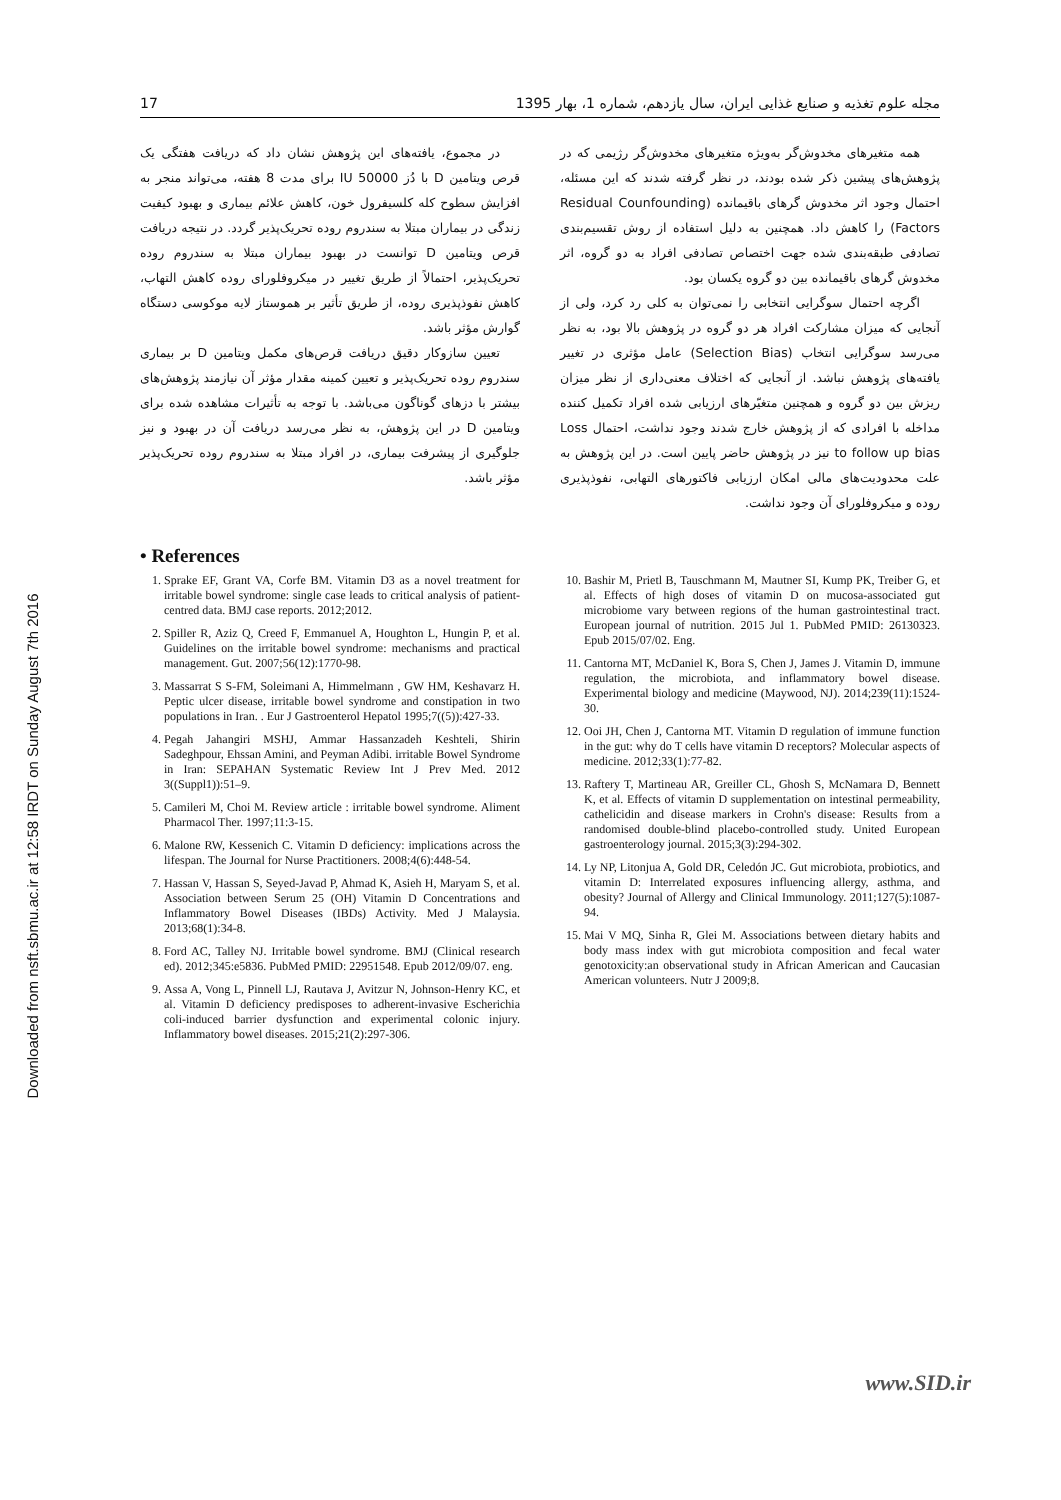Downloaded from nsft.sbmu.ac.ir at 12:58 IRDT on Sunday August 7th 2016
17 مجله علوم تغذیه و صنایع غذایی ایران، سال یازدهم، شماره 1، بهار 1395
همه متغیرهای مخدوش‌گر به‌ویژه متغیرهای مخدوش‌گر رژیمی که در پژوهش‌های پیشین ذکر شده بودند، در نظر گرفته شدند که این مسئله، احتمال وجود اثر مخدوش گرهای باقیمانده (Residual Counfounding Factors) را کاهش داد. همچنین به دلیل استفاده از روش تقسیم‌بندی تصادفی طبقه‌بندی شده جهت اختصاص تصادفی افراد به دو گروه، اثر مخدوش گرهای باقیمانده بین دو گروه یکسان بود.
اگرچه احتمال سوگرایی انتخابی را نمی‌توان به کلی رد کرد، ولی از آنجایی که میزان مشارکت افراد هر دو گروه در پژوهش بالا بود، به نظر می‌رسد سوگرایی انتخاب (Selection Bias) عامل مؤثری در تغییر یافته‌های پژوهش نباشد. از آنجایی که اختلاف معنی‌داری از نظر میزان ریزش بین دو گروه و همچنین متغیّرهای ارزیابی شده افراد تکمیل کننده مداخله با افرادی که از پژوهش خارج شدند وجود نداشت، احتمال Loss to follow up bias نیز در پژوهش حاضر پایین است. در این پژوهش به علت محدودیت‌های مالی امکان ارزیابی فاکتورهای التهابی، نفوذپذیری روده و میکروفلورای آن وجود نداشت.
در مجموع، یافته‌های این پژوهش نشان داد که دریافت هفتگی یک قرص ویتامین D با دُز 50000 IU برای مدت 8 هفته، می‌تواند منجر به افزایش سطوح کله کلسیفرول خون، کاهش علائم بیماری و بهبود کیفیت زندگی در بیماران مبتلا به سندروم روده تحریک‌پذیر گردد. در نتیجه دریافت قرص ویتامین D توانست در بهبود بیماران مبتلا به سندروم روده تحریک‌پذیر، احتمالاً از طریق تغییر در میکروفلورای روده کاهش التهاب، کاهش نفوذپذیری روده، از طریق تأثیر بر هموستاز لایه موکوسی دستگاه گوارش مؤثر باشد.
تعیین سازوکار دقیق دریافت قرص‌های مکمل ویتامین D بر بیماری سندروم روده تحریک‌پذیر و تعیین کمینه مقدار مؤثر آن نیازمند پژوهش‌های بیشتر با دزهای گوناگون می‌باشد. با توجه به تأثیرات مشاهده شده برای ویتامین D در این پژوهش، به نظر می‌رسد دریافت آن در بهبود و نیز جلوگیری از پیشرفت بیماری، در افراد مبتلا به سندروم روده تحریک‌پذیر مؤثر باشد.
• References
1. Sprake EF, Grant VA, Corfe BM. Vitamin D3 as a novel treatment for irritable bowel syndrome: single case leads to critical analysis of patient-centred data. BMJ case reports. 2012;2012.
2. Spiller R, Aziz Q, Creed F, Emmanuel A, Houghton L, Hungin P, et al. Guidelines on the irritable bowel syndrome: mechanisms and practical management. Gut. 2007;56(12):1770-98.
3. Massarrat S S-FM, Soleimani A, Himmelmann , GW HM, Keshavarz H. Peptic ulcer disease, irritable bowel syndrome and constipation in two populations in Iran. . Eur J Gastroenterol Hepatol 1995;7((5)):427-33.
4. Pegah Jahangiri MSHJ, Ammar Hassanzadeh Keshteli, Shirin Sadeghpour, Ehssan Amini, and Peyman Adibi. irritable Bowel Syndrome in Iran: SEPAHAN Systematic Review Int J Prev Med. 2012 3((Suppl1)):51–9.
5. Camileri M, Choi M. Review article : irritable bowel syndrome. Aliment Pharmacol Ther. 1997;11:3-15.
6. Malone RW, Kessenich C. Vitamin D deficiency: implications across the lifespan. The Journal for Nurse Practitioners. 2008;4(6):448-54.
7. Hassan V, Hassan S, Seyed-Javad P, Ahmad K, Asieh H, Maryam S, et al. Association between Serum 25 (OH) Vitamin D Concentrations and Inflammatory Bowel Diseases (IBDs) Activity. Med J Malaysia. 2013;68(1):34-8.
8. Ford AC, Talley NJ. Irritable bowel syndrome. BMJ (Clinical research ed). 2012;345:e5836. PubMed PMID: 22951548. Epub 2012/09/07. eng.
9. Assa A, Vong L, Pinnell LJ, Rautava J, Avitzur N, Johnson-Henry KC, et al. Vitamin D deficiency predisposes to adherent-invasive Escherichia coli-induced barrier dysfunction and experimental colonic injury. Inflammatory bowel diseases. 2015;21(2):297-306.
10. Bashir M, Prietl B, Tauschmann M, Mautner SI, Kump PK, Treiber G, et al. Effects of high doses of vitamin D on mucosa-associated gut microbiome vary between regions of the human gastrointestinal tract. European journal of nutrition. 2015 Jul 1. PubMed PMID: 26130323. Epub 2015/07/02. Eng.
11. Cantorna MT, McDaniel K, Bora S, Chen J, James J. Vitamin D, immune regulation, the microbiota, and inflammatory bowel disease. Experimental biology and medicine (Maywood, NJ). 2014;239(11):1524-30.
12. Ooi JH, Chen J, Cantorna MT. Vitamin D regulation of immune function in the gut: why do T cells have vitamin D receptors? Molecular aspects of medicine. 2012;33(1):77-82.
13. Raftery T, Martineau AR, Greiller CL, Ghosh S, McNamara D, Bennett K, et al. Effects of vitamin D supplementation on intestinal permeability, cathelicidin and disease markers in Crohn's disease: Results from a randomised double-blind placebo-controlled study. United European gastroenterology journal. 2015;3(3):294-302.
14. Ly NP, Litonjua A, Gold DR, Celedón JC. Gut microbiota, probiotics, and vitamin D: Interrelated exposures influencing allergy, asthma, and obesity? Journal of Allergy and Clinical Immunology. 2011;127(5):1087-94.
15. Mai V MQ, Sinha R, Glei M. Associations between dietary habits and body mass index with gut microbiota composition and fecal water genotoxicity:an observational study in African American and Caucasian American volunteers. Nutr J 2009;8.
www.SID.ir